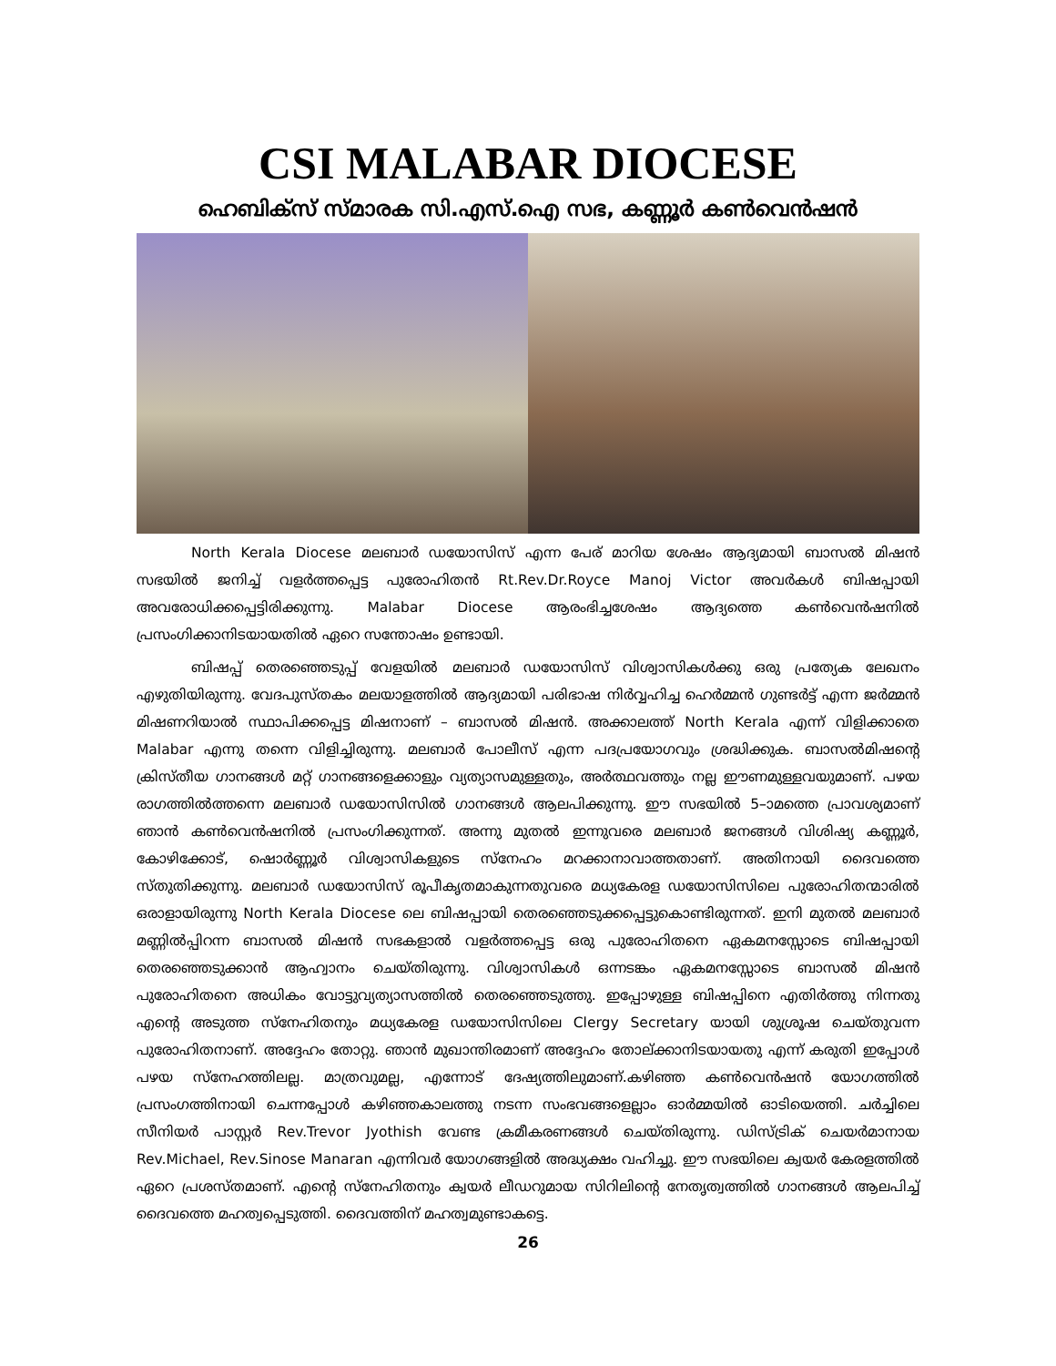CSI MALABAR DIOCESE
ഹെബിക്സ് സ്മാരക സി.എസ്.ഐ സഭ, കണ്ണൂർ കൺവെൻഷൻ
North Kerala Diocese മലബാർ ഡയോസിസ് എന്ന പേര് മാറിയ ശേഷം ആദ്യമായി ബാസൽ മിഷൻ സഭയിൽ ജനിച്ച് വളർത്തപ്പെട്ട പുരോഹിതൻ Rt.Rev.Dr.Royce Manoj Victor അവർകൾ ബിഷപ്പായി അവരോധിക്കപ്പെട്ടിരിക്കുന്നു. Malabar Diocese ആരംഭിച്ചശേഷം ആദ്യത്തെ കൺവെൻഷനിൽ പ്രസംഗിക്കാനിടയായതിൽ ഏറെ സന്തോഷം ഉണ്ടായി.
ബിഷപ്പ് തെരഞ്ഞെടുപ്പ് വേളയിൽ മലബാർ ഡയോസിസ് വിശ്വാസികൾക്കു ഒരു പ്രത്യേക ലേഖനം എഴുതിയിരുന്നു. വേദപുസ്തകം മലയാളത്തിൽ ആദ്യമായി പരിഭാഷ നിർവ്വഹിച്ച ഹെർമ്മൻ ഗുണ്ടർട്ട് എന്ന ജർമ്മൻ മിഷണറിയാൽ സ്ഥാപിക്കപ്പെട്ട മിഷനാണ് – ബാസൽ മിഷൻ. അക്കാലത്ത് North Kerala എന്ന് വിളിക്കാതെ Malabar എന്നു തന്നെ വിളിച്ചിരുന്നു. മലബാർ പോലീസ് എന്ന പദപ്രയോഗവും ശ്രദ്ധിക്കുക. ബാസൽമിഷന്റെ ക്രിസ്തീയ ഗാനങ്ങൾ മറ്റ് ഗാനങ്ങളെക്കാളും വ്യത്യാസമുള്ളതും, അർത്ഥവത്തും നല്ല ഈണമുള്ളവയുമാണ്. പഴയ രാഗത്തിൽത്തന്നെ മലബാർ ഡയോസിസിൽ ഗാനങ്ങൾ ആലപിക്കുന്നു. ഈ സഭയിൽ 5–ാമത്തെ പ്രാവശ്യമാണ് ഞാൻ കൺവെൻഷനിൽ പ്രസംഗിക്കുന്നത്. അന്നു മുതൽ ഇന്നുവരെ മലബാർ ജനങ്ങൾ വിശിഷ്യ കണ്ണൂർ, കോഴിക്കോട്, ഷൊർണ്ണൂർ വിശ്വാസികളുടെ സ്നേഹം മറക്കാനാവാത്തതാണ്. അതിനായി ദൈവത്തെ സ്തുതിക്കുന്നു. മലബാർ ഡയോസിസ് രൂപീകൃതമാകുന്നതുവരെ മധ്യകേരള ഡയോസിസിലെ പുരോഹിതന്മാരിൽ ഒരാളായിരുന്നു North Kerala Diocese ലെ ബിഷപ്പായി തെരഞ്ഞെടുക്കപ്പെട്ടുകൊണ്ടിരുന്നത്. ഇനി മുതൽ മലബാർ മണ്ണിൽപ്പിറന്ന ബാസൽ മിഷൻ സഭകളാൽ വളർത്തപ്പെട്ട ഒരു പുരോഹിതനെ ഏകമനസ്സോടെ ബിഷപ്പായി തെരഞ്ഞെടുക്കാൻ ആഹ്വാനം ചെയ്തിരുന്നു. വിശ്വാസികൾ ഒന്നടങ്കം ഏകമനസ്സോടെ ബാസൽ മിഷൻ പുരോഹിതനെ അധികം വോട്ടുവ്യത്യാസത്തിൽ തെരഞ്ഞെടുത്തു. ഇപ്പോഴുള്ള ബിഷപ്പിനെ എതിർത്തു നിന്നതു എന്റെ അടുത്ത സ്നേഹിതനും മധ്യകേരള ഡയോസിസിലെ Clergy Secretary യായി ശുശ്രൂഷ ചെയ്തുവന്ന പുരോഹിതനാണ്. അദ്ദേഹം തോറ്റു. ഞാൻ മുഖാന്തിരമാണ് അദ്ദേഹം തോല്ക്കാനിടയായതു എന്ന് കരുതി ഇപ്പോൾ പഴയ സ്നേഹത്തിലല്ല. മാത്രവുമല്ല, എന്നോട് ദേഷ്യത്തിലുമാണ്.കഴിഞ്ഞ കൺവെൻഷൻ യോഗത്തിൽ പ്രസംഗത്തിനായി ചെന്നപ്പോൾ കഴിഞ്ഞകാലത്തു നടന്ന സംഭവങ്ങളെല്ലാം ഓർമ്മയിൽ ഓടിയെത്തി. ചർച്ചിലെ സീനിയർ പാസ്റ്റർ Rev.Trevor Jyothish വേണ്ട ക്രമീകരണങ്ങൾ ചെയ്തിരുന്നു. ഡിസ്ട്രിക് ചെയർമാനായ Rev.Michael, Rev.Sinose Manaran എന്നിവർ യോഗങ്ങളിൽ അദ്ധ്യക്ഷം വഹിച്ചു. ഈ സഭയിലെ ക്വയർ കേരളത്തിൽ ഏറെ പ്രശസ്തമാണ്. എന്റെ സ്നേഹിതനും ക്വയർ ലീഡറുമായ സിറിലിന്റെ നേതൃത്വത്തിൽ ഗാനങ്ങൾ ആലപിച്ച് ദൈവത്തെ മഹത്വപ്പെടുത്തി. ദൈവത്തിന് മഹത്വമുണ്ടാകട്ടെ.
26